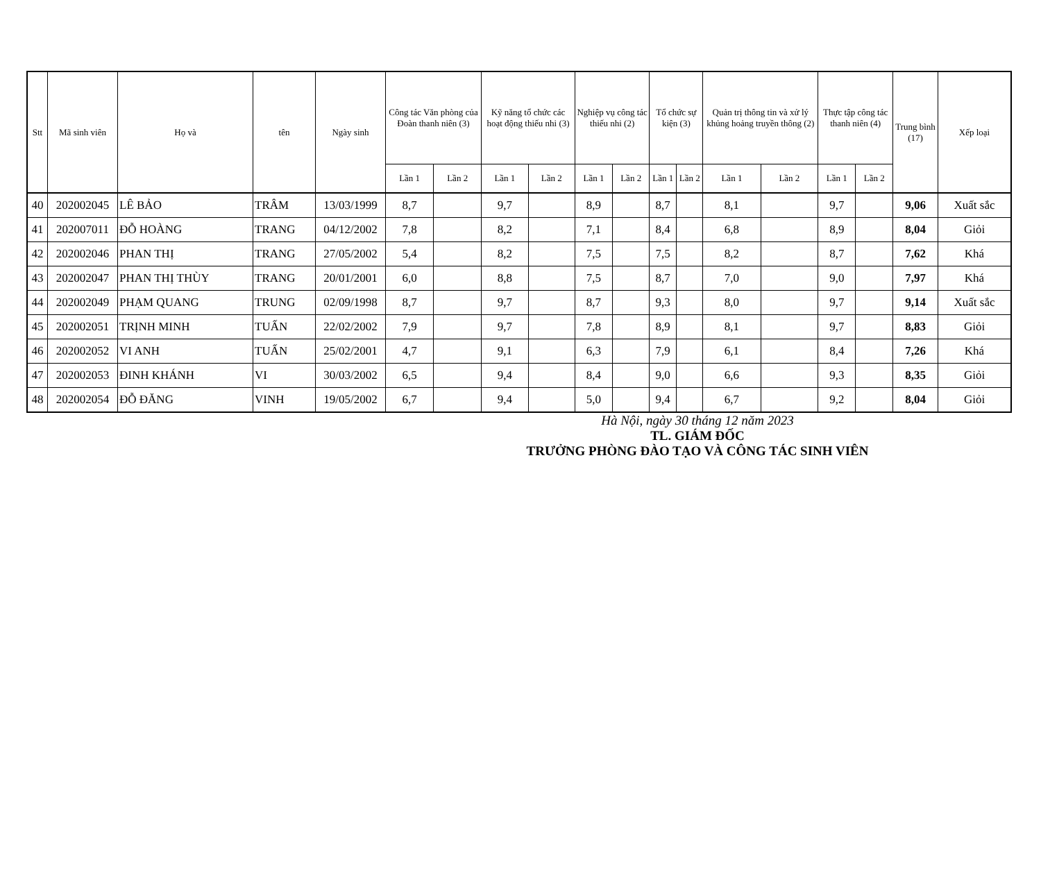| Stt | Mã sinh viên | Họ và | tên | Ngày sinh | Công tác Văn phòng của Đoàn thanh niên (3) | | Kỹ năng tổ chức các hoạt động thiếu nhi (3) | | Nghiệp vụ công tác thiếu nhi (2) | | Tổ chức sự kiện (3) | | Quản trị thông tin và xử lý khủng hoảng truyền thông (2) | | Thực tập công tác thanh niên (4) | | Trung bình (17) | Xếp loại |
| --- | --- | --- | --- | --- | --- | --- | --- | --- | --- | --- | --- | --- | --- | --- | --- | --- | --- | --- |
| | | | | | Lần 1 | Lần 2 | Lần 1 | Lần 2 | Lần 1 | Lần 2 | Lần 1 | Lần 2 | Lần 1 | Lần 2 | Lần 1 | Lần 2 | | |
| 40 | 202002045 | LÊ BẢO | TRÂM | 13/03/1999 | 8,7 | | 9,7 | | 8,9 | | 8,7 | | 8,1 | | 9,7 | | 9,06 | Xuất sắc |
| 41 | 202007011 | ĐỖ HOÀNG | TRANG | 04/12/2002 | 7,8 | | 8,2 | | 7,1 | | 8,4 | | 6,8 | | 8,9 | | 8,04 | Giỏi |
| 42 | 202002046 | PHAN THỊ | TRANG | 27/05/2002 | 5,4 | | 8,2 | | 7,5 | | 7,5 | | 8,2 | | 8,7 | | 7,62 | Khá |
| 43 | 202002047 | PHAN THỊ THÙY | TRANG | 20/01/2001 | 6,0 | | 8,8 | | 7,5 | | 8,7 | | 7,0 | | 9,0 | | 7,97 | Khá |
| 44 | 202002049 | PHẠM QUANG | TRUNG | 02/09/1998 | 8,7 | | 9,7 | | 8,7 | | 9,3 | | 8,0 | | 9,7 | | 9,14 | Xuất sắc |
| 45 | 202002051 | TRỊNH MINH | TUẤN | 22/02/2002 | 7,9 | | 9,7 | | 7,8 | | 8,9 | | 8,1 | | 9,7 | | 8,83 | Giỏi |
| 46 | 202002052 | VI ANH | TUẤN | 25/02/2001 | 4,7 | | 9,1 | | 6,3 | | 7,9 | | 6,1 | | 8,4 | | 7,26 | Khá |
| 47 | 202002053 | ĐINH KHÁNH | VI | 30/03/2002 | 6,5 | | 9,4 | | 8,4 | | 9,0 | | 6,6 | | 9,3 | | 8,35 | Giỏi |
| 48 | 202002054 | ĐỖ ĐĂNG | VINH | 19/05/2002 | 6,7 | | 9,4 | | 5,0 | | 9,4 | | 6,7 | | 9,2 | | 8,04 | Giỏi |
Hà Nội, ngày 30 tháng 12 năm 2023
TL. GIÁM ĐỐC
TRƯỞNG PHÒNG ĐÀO TẠO VÀ CÔNG TÁC SINH VIÊN